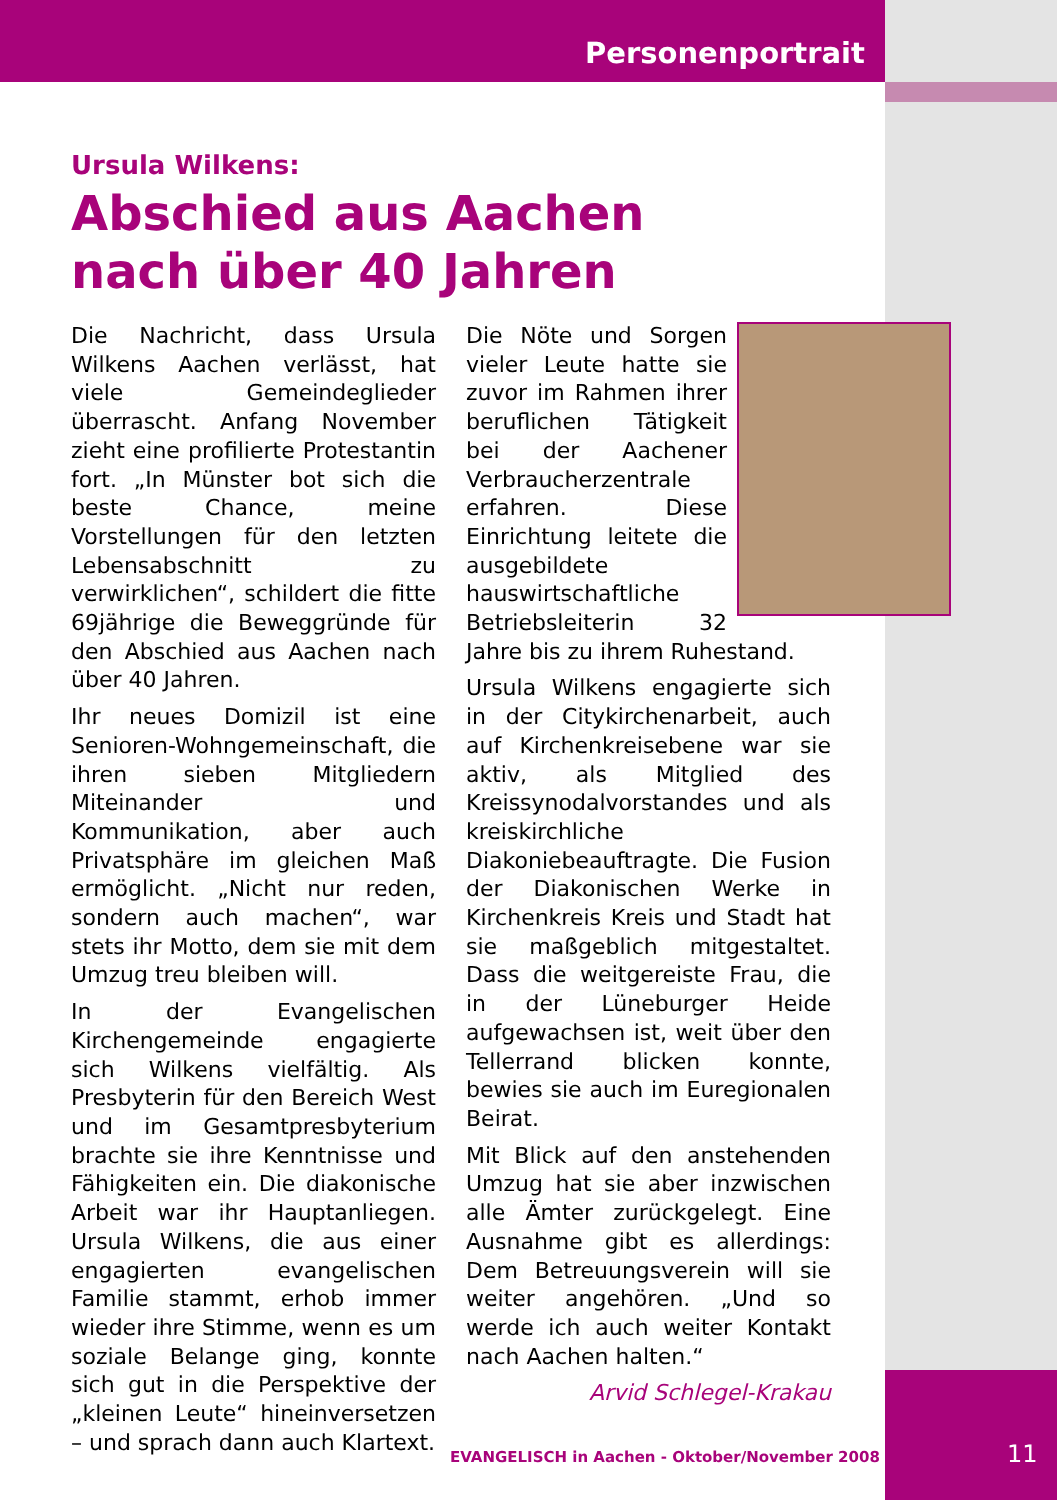Personenportrait
Ursula Wilkens:
Abschied aus Aachen
nach über 40 Jahren
Die Nachricht, dass Ursula Wilkens Aachen verlässt, hat viele Gemeindeglieder überrascht. Anfang November zieht eine profilierte Protestantin fort. „In Münster bot sich die beste Chance, meine Vorstellungen für den letzten Lebensabschnitt zu verwirklichen“, schildert die fitte 69jährige die Beweggründe für den Abschied aus Aachen nach über 40 Jahren.
Ihr neues Domizil ist eine Senioren-Wohngemeinschaft, die ihren sieben Mitgliedern Miteinander und Kommunikation, aber auch Privatsphäre im gleichen Maß ermöglicht. „Nicht nur reden, sondern auch machen“, war stets ihr Motto, dem sie mit dem Umzug treu bleiben will.
In der Evangelischen Kirchengemeinde engagierte sich Wilkens vielfältig. Als Presbyterin für den Bereich West und im Gesamtpresbyterium brachte sie ihre Kenntnisse und Fähigkeiten ein. Die diakonische Arbeit war ihr Hauptanliegen. Ursula Wilkens, die aus einer engagierten evangelischen Familie stammt, erhob immer wieder ihre Stimme, wenn es um soziale Belange ging, konnte sich gut in die Perspektive der „kleinen Leute“ hineinversetzen – und sprach dann auch Klartext.
Die Nöte und Sorgen vieler Leute hatte sie zuvor im Rahmen ihrer beruflichen Tätigkeit bei der Aachener Verbraucherzentrale erfahren. Diese Einrichtung leitete die ausgebildete hauswirtschaftliche Betriebsleiterin 32 Jahre bis zu ihrem Ruhestand.
Ursula Wilkens engagierte sich in der Citykirchenarbeit, auch auf Kirchenkreisebene war sie aktiv, als Mitglied des Kreissynodalvorstandes und als kreiskirchliche Diakoniebeauftragte. Die Fusion der Diakonischen Werke in Kirchenkreis Kreis und Stadt hat sie maßgeblich mitgestaltet. Dass die weitgereiste Frau, die in der Lüneburger Heide aufgewachsen ist, weit über den Tellerrand blicken konnte, bewies sie auch im Euregionalen Beirat.
Mit Blick auf den anstehenden Umzug hat sie aber inzwischen alle Ämter zurückgelegt. Eine Ausnahme gibt es allerdings: Dem Betreuungsverein will sie weiter angehören. „Und so werde ich auch weiter Kontakt nach Aachen halten.“
Arvid Schlegel-Krakau
EVANGELISCH in Aachen - Oktober/November 2008
11